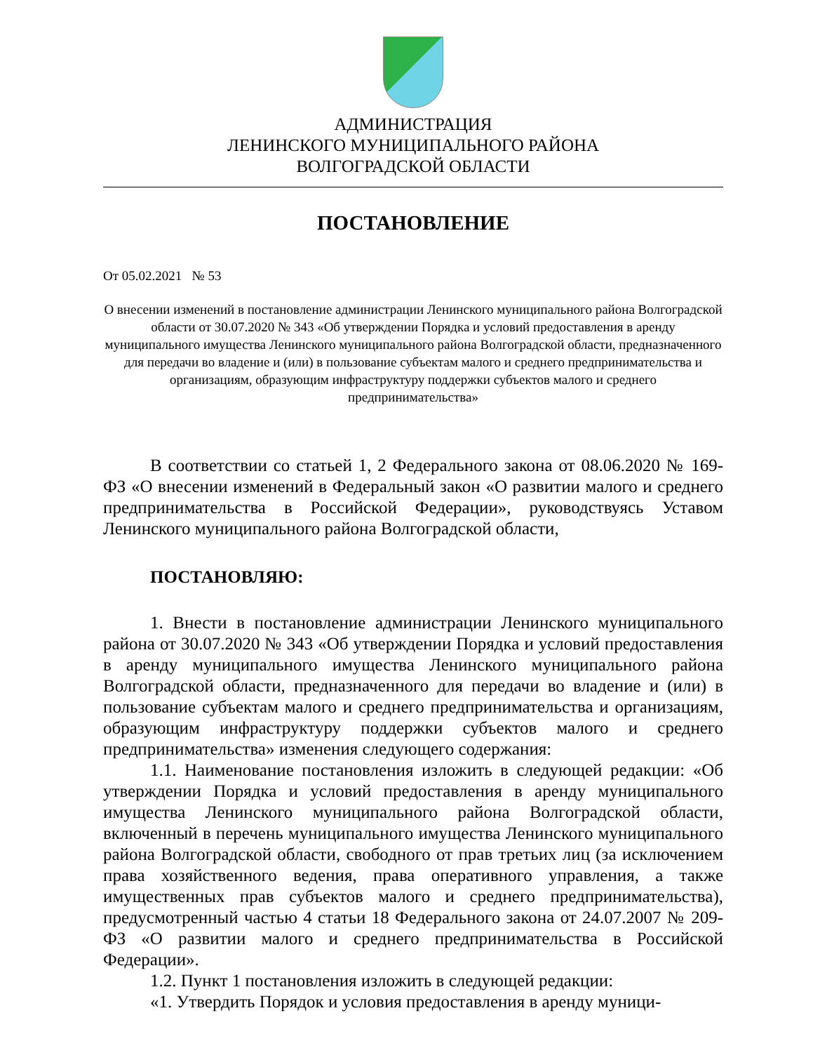АДМИНИСТРАЦИЯ
ЛЕНИНСКОГО МУНИЦИПАЛЬНОГО РАЙОНА
ВОЛГОГРАДСКОЙ ОБЛАСТИ
ПОСТАНОВЛЕНИЕ
От 05.02.2021 № 53
О внесении изменений в постановление администрации Ленинского муниципального района Волгоградской области от 30.07.2020 № 343 «Об утверждении Порядка и условий предоставления в аренду муниципального имущества Ленинского муниципального района Волгоградской области, предназначенного для передачи во владение и (или) в пользование субъектам малого и среднего предпринимательства и организациям, образующим инфраструктуру поддержки субъектов малого и среднего предпринимательства»
В соответствии со статьей 1, 2 Федерального закона от 08.06.2020 № 169-ФЗ «О внесении изменений в Федеральный закон «О развитии малого и среднего предпринимательства в Российской Федерации», руководствуясь Уставом Ленинского муниципального района Волгоградской области,
ПОСТАНОВЛЯЮ:
1. Внести в постановление администрации Ленинского муниципального района от 30.07.2020 № 343 «Об утверждении Порядка и условий предоставления в аренду муниципального имущества Ленинского муниципального района Волгоградской области, предназначенного для передачи во владение и (или) в пользование субъектам малого и среднего предпринимательства и организациям, образующим инфраструктуру поддержки субъектов малого и среднего предпринимательства» изменения следующего содержания:
1.1. Наименование постановления изложить в следующей редакции: «Об утверждении Порядка и условий предоставления в аренду муниципального имущества Ленинского муниципального района Волгоградской области, включенный в перечень муниципального имущества Ленинского муниципального района Волгоградской области, свободного от прав третьих лиц (за исключением права хозяйственного ведения, права оперативного управления, а также имущественных прав субъектов малого и среднего предпринимательства), предусмотренный частью 4 статьи 18 Федерального закона от 24.07.2007 № 209-ФЗ «О развитии малого и среднего предпринимательства в Российской Федерации».
1.2. Пункт 1 постановления изложить в следующей редакции:
«1. Утвердить Порядок и условия предоставления в аренду муници-